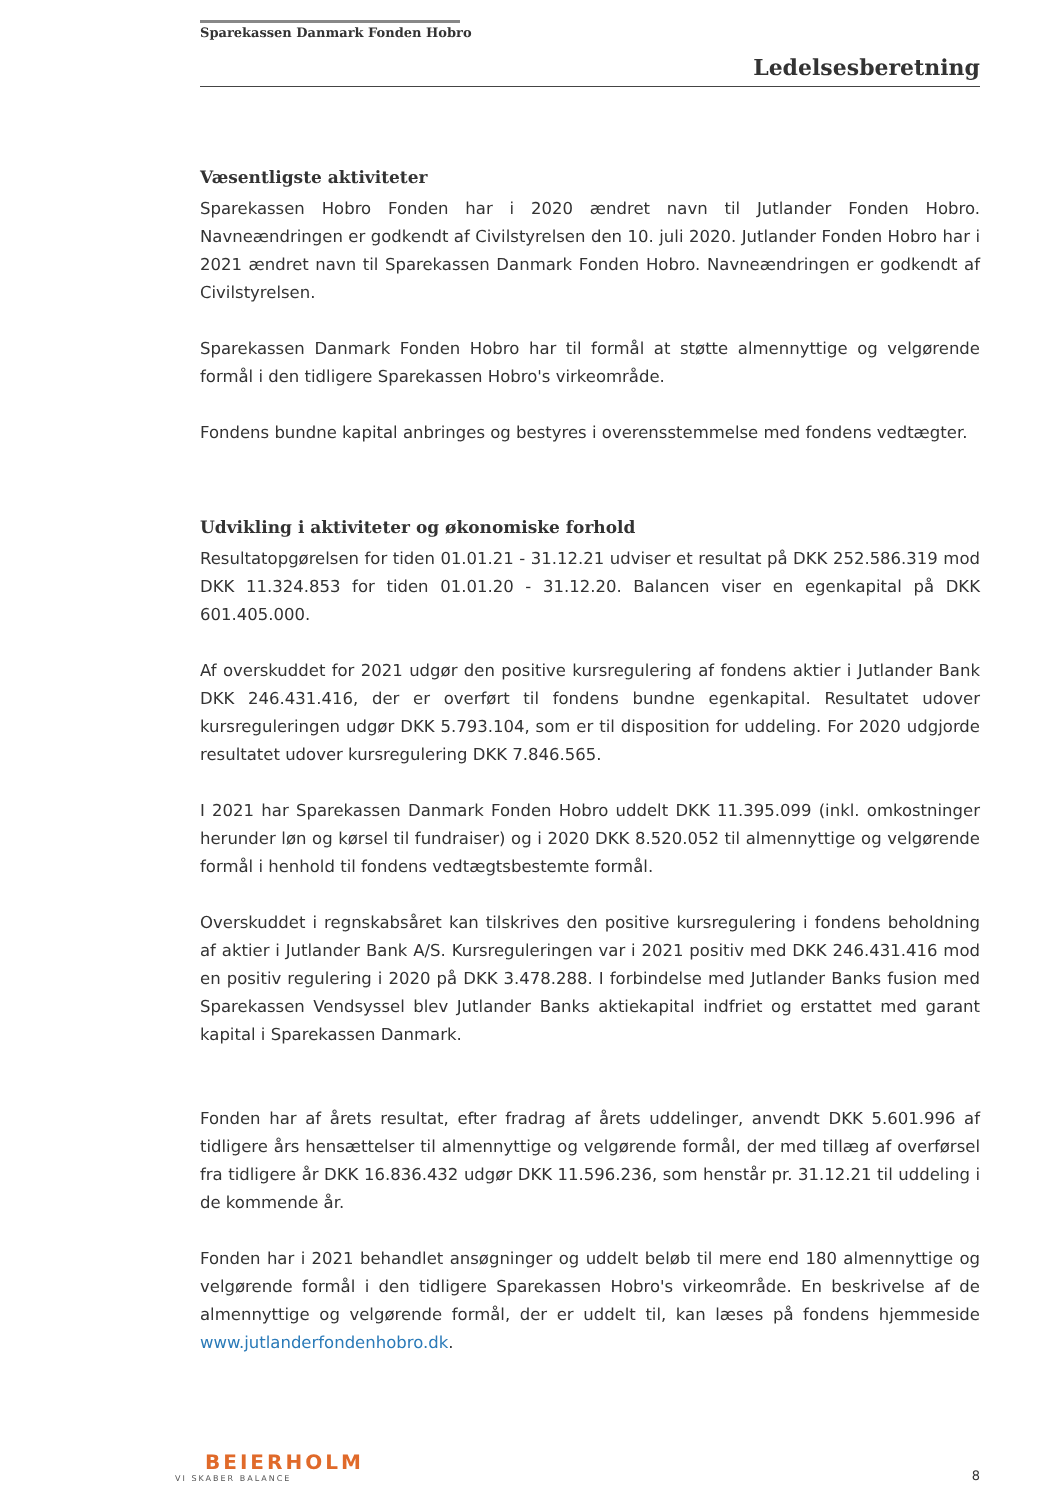Sparekassen Danmark Fonden Hobro
Ledelsesberetning
Væsentligste aktiviteter
Sparekassen Hobro Fonden har i 2020 ændret navn til Jutlander Fonden Hobro. Navneændringen er godkendt af Civilstyrelsen den 10. juli 2020. Jutlander Fonden Hobro har i 2021 ændret navn til Sparekassen Danmark Fonden Hobro. Navneændringen er godkendt af Civilstyrelsen.
Sparekassen Danmark Fonden Hobro har til formål at støtte almennyttige og velgørende formål i den tidligere Sparekassen Hobro's virkeområde.
Fondens bundne kapital anbringes og bestyres i overensstemmelse med fondens vedtægter.
Udvikling i aktiviteter og økonomiske forhold
Resultatopgørelsen for tiden 01.01.21 - 31.12.21 udviser et resultat på DKK 252.586.319 mod DKK 11.324.853 for tiden 01.01.20 - 31.12.20. Balancen viser en egenkapital på DKK 601.405.000.
Af overskuddet for 2021 udgør den positive kursregulering af fondens aktier i Jutlander Bank DKK 246.431.416, der er overført til fondens bundne egenkapital. Resultatet udover kursreguleringen udgør DKK 5.793.104, som er til disposition for uddeling. For 2020 udgjorde resultatet udover kursregulering DKK 7.846.565.
I 2021 har Sparekassen Danmark Fonden Hobro uddelt DKK 11.395.099 (inkl. omkostninger herunder løn og kørsel til fundraiser) og i 2020 DKK 8.520.052 til almennyttige og velgørende formål i henhold til fondens vedtægtsbestemte formål.
Overskuddet i regnskabsåret kan tilskrives den positive kursregulering i fondens beholdning af aktier i Jutlander Bank A/S. Kursreguleringen var i 2021 positiv med DKK 246.431.416 mod en positiv regulering i 2020 på DKK 3.478.288. I forbindelse med Jutlander Banks fusion med Sparekassen Vendsyssel blev Jutlander Banks aktiekapital indfriet og erstattet med garant kapital i Sparekassen Danmark.
Fonden har af årets resultat, efter fradrag af årets uddelinger, anvendt DKK 5.601.996 af tidligere års hensættelser til almennyttige og velgørende formål, der med tillæg af overførsel fra tidligere år DKK 16.836.432 udgør DKK 11.596.236, som henstår pr. 31.12.21 til uddeling i de kommende år.
Fonden har i 2021 behandlet ansøgninger og uddelt beløb til mere end 180 almennyttige og velgørende formål i den tidligere Sparekassen Hobro's virkeområde. En beskrivelse af de almennyttige og velgørende formål, der er uddelt til, kan læses på fondens hjemmeside www.jutlanderfondenhobro.dk.
BEIERHOLM
VI SKABER BALANCE
8